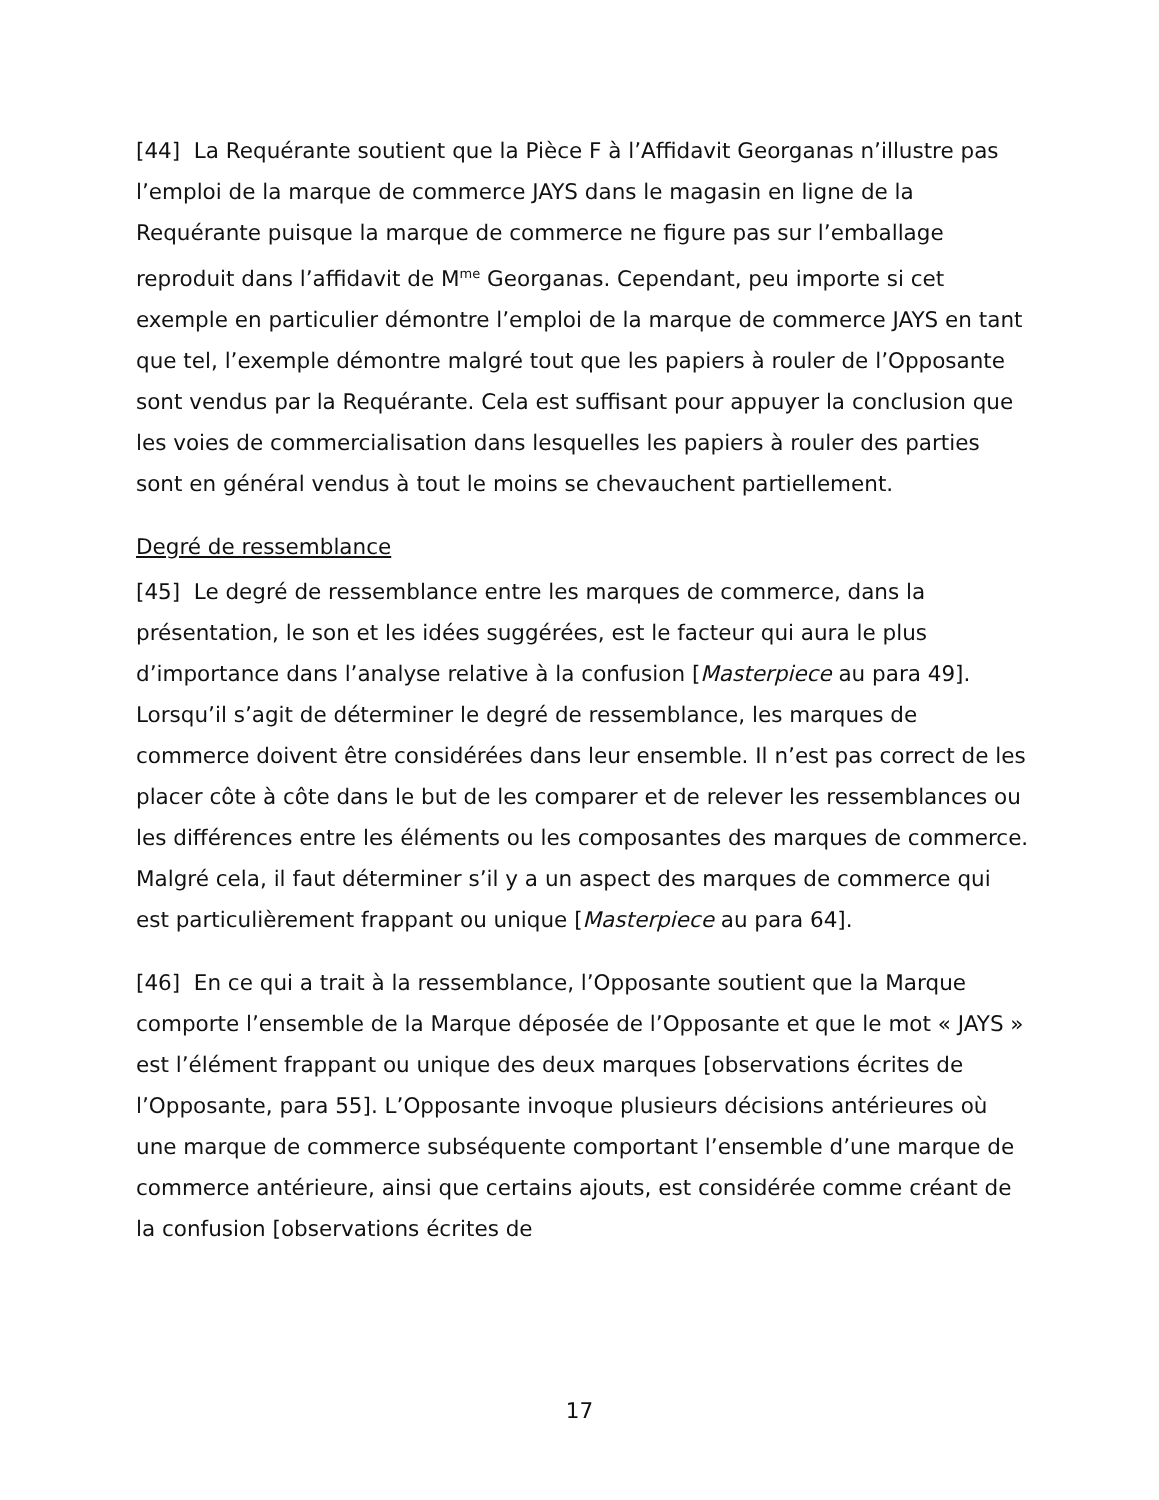[44] La Requérante soutient que la Pièce F à l’Affidavit Georganas n’illustre pas l’emploi de la marque de commerce JAYS dans le magasin en ligne de la Requérante puisque la marque de commerce ne figure pas sur l’emballage reproduit dans l’affidavit de M<sup>me</sup> Georganas. Cependant, peu importe si cet exemple en particulier démontre l’emploi de la marque de commerce JAYS en tant que tel, l’exemple démontre malgré tout que les papiers à rouler de l’Opposante sont vendus par la Requérante. Cela est suffisant pour appuyer la conclusion que les voies de commercialisation dans lesquelles les papiers à rouler des parties sont en général vendus à tout le moins se chevauchent partiellement.
Degré de ressemblance
[45] Le degré de ressemblance entre les marques de commerce, dans la présentation, le son et les idées suggérées, est le facteur qui aura le plus d’importance dans l’analyse relative à la confusion [Masterpiece au para 49]. Lorsqu’il s’agit de déterminer le degré de ressemblance, les marques de commerce doivent être considérées dans leur ensemble. Il n’est pas correct de les placer côte à côte dans le but de les comparer et de relever les ressemblances ou les différences entre les éléments ou les composantes des marques de commerce. Malgré cela, il faut déterminer s’il y a un aspect des marques de commerce qui est particulièrement frappant ou unique [Masterpiece au para 64].
[46] En ce qui a trait à la ressemblance, l’Opposante soutient que la Marque comporte l’ensemble de la Marque déposée de l’Opposante et que le mot « JAYS » est l’élément frappant ou unique des deux marques [observations écrites de l’Opposante, para 55]. L’Opposante invoque plusieurs décisions antérieures où une marque de commerce subséquente comportant l’ensemble d’une marque de commerce antérieure, ainsi que certains ajouts, est considérée comme créant de la confusion [observations écrites de
17